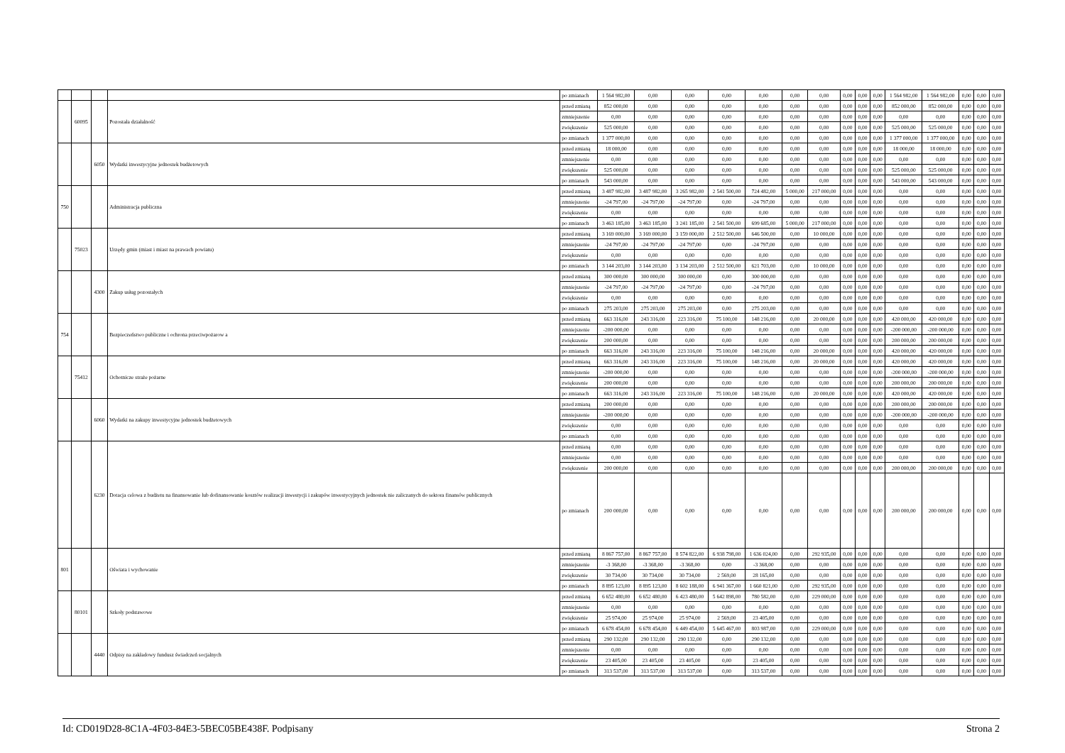| | | | | po zmianach | 1 564 982,00 | 0,00 | 0,00 | 0,00 | 0,00 | 0,00 | 0,00 | 0,00 | 0,00 | 0,00 | 1 564 982,00 | 1 564 982,00 | 0,00 | 0,00 | 0,00 |
| | 60095 | | Pozostała działalność | przed zmianą | 852 000,00 | 0,00 | 0,00 | 0,00 | 0,00 | 0,00 | 0,00 | 0,00 | 0,00 | 0,00 | 852 000,00 | 852 000,00 | 0,00 | 0,00 | 0,00 |
| | | | | zmniejszenie | 0,00 | 0,00 | 0,00 | 0,00 | 0,00 | 0,00 | 0,00 | 0,00 | 0,00 | 0,00 | 0,00 | 0,00 | 0,00 | 0,00 | 0,00 |
| | | | | zwiększenie | 525 000,00 | 0,00 | 0,00 | 0,00 | 0,00 | 0,00 | 0,00 | 0,00 | 0,00 | 0,00 | 525 000,00 | 525 000,00 | 0,00 | 0,00 | 0,00 |
| | | | | po zmianach | 1 377 000,00 | 0,00 | 0,00 | 0,00 | 0,00 | 0,00 | 0,00 | 0,00 | 0,00 | 0,00 | 1 377 000,00 | 1 377 000,00 | 0,00 | 0,00 | 0,00 |
| | | 6050 | Wydatki inwestycyjne jednostek budżetowych | przed zmianą | 18 000,00 | 0,00 | 0,00 | 0,00 | 0,00 | 0,00 | 0,00 | 0,00 | 0,00 | 0,00 | 18 000,00 | 18 000,00 | 0,00 | 0,00 | 0,00 |
| | | | | zmniejszenie | 0,00 | 0,00 | 0,00 | 0,00 | 0,00 | 0,00 | 0,00 | 0,00 | 0,00 | 0,00 | 0,00 | 0,00 | 0,00 | 0,00 | 0,00 |
| | | | | zwiększenie | 525 000,00 | 0,00 | 0,00 | 0,00 | 0,00 | 0,00 | 0,00 | 0,00 | 0,00 | 0,00 | 525 000,00 | 525 000,00 | 0,00 | 0,00 | 0,00 |
| | | | | po zmianach | 543 000,00 | 0,00 | 0,00 | 0,00 | 0,00 | 0,00 | 0,00 | 0,00 | 0,00 | 0,00 | 543 000,00 | 543 000,00 | 0,00 | 0,00 | 0,00 |
| 750 | | | Administracja publiczna | przed zmianą | 3 487 982,00 | 3 487 982,00 | 3 265 982,00 | 2 541 500,00 | 724 482,00 | 5 000,00 | 217 000,00 | 0,00 | 0,00 | 0,00 | 0,00 | 0,00 | 0,00 | 0,00 | 0,00 |
| | | | | zmniejszenie | -24 797,00 | -24 797,00 | -24 797,00 | 0,00 | -24 797,00 | 0,00 | 0,00 | 0,00 | 0,00 | 0,00 | 0,00 | 0,00 | 0,00 | 0,00 | 0,00 |
| | | | | zwiększenie | 0,00 | 0,00 | 0,00 | 0,00 | 0,00 | 0,00 | 0,00 | 0,00 | 0,00 | 0,00 | 0,00 | 0,00 | 0,00 | 0,00 | 0,00 |
| | | | | po zmianach | 3 463 185,00 | 3 463 185,00 | 3 241 185,00 | 2 541 500,00 | 699 685,00 | 5 000,00 | 217 000,00 | 0,00 | 0,00 | 0,00 | 0,00 | 0,00 | 0,00 | 0,00 | 0,00 |
| | 75023 | | Urzędy gmin (miast i miast na prawach powiatu) | przed zmianą | 3 169 000,00 | 3 169 000,00 | 3 159 000,00 | 2 512 500,00 | 646 500,00 | 0,00 | 10 000,00 | 0,00 | 0,00 | 0,00 | 0,00 | 0,00 | 0,00 | 0,00 | 0,00 |
| | | | | zmniejszenie | -24 797,00 | -24 797,00 | -24 797,00 | 0,00 | -24 797,00 | 0,00 | 0,00 | 0,00 | 0,00 | 0,00 | 0,00 | 0,00 | 0,00 | 0,00 | 0,00 |
| | | | | zwiększenie | 0,00 | 0,00 | 0,00 | 0,00 | 0,00 | 0,00 | 0,00 | 0,00 | 0,00 | 0,00 | 0,00 | 0,00 | 0,00 | 0,00 | 0,00 |
| | | | | po zmianach | 3 144 203,00 | 3 144 203,00 | 3 134 203,00 | 2 512 500,00 | 621 703,00 | 0,00 | 10 000,00 | 0,00 | 0,00 | 0,00 | 0,00 | 0,00 | 0,00 | 0,00 | 0,00 |
| | | 4300 | Zakup usług pozostałych | przed zmianą | 300 000,00 | 300 000,00 | 300 000,00 | 0,00 | 300 000,00 | 0,00 | 0,00 | 0,00 | 0,00 | 0,00 | 0,00 | 0,00 | 0,00 | 0,00 | 0,00 |
| | | | | zmniejszenie | -24 797,00 | -24 797,00 | -24 797,00 | 0,00 | -24 797,00 | 0,00 | 0,00 | 0,00 | 0,00 | 0,00 | 0,00 | 0,00 | 0,00 | 0,00 | 0,00 |
| | | | | zwiększenie | 0,00 | 0,00 | 0,00 | 0,00 | 0,00 | 0,00 | 0,00 | 0,00 | 0,00 | 0,00 | 0,00 | 0,00 | 0,00 | 0,00 | 0,00 |
| | | | | po zmianach | 275 203,00 | 275 203,00 | 275 203,00 | 0,00 | 275 203,00 | 0,00 | 0,00 | 0,00 | 0,00 | 0,00 | 0,00 | 0,00 | 0,00 | 0,00 | 0,00 |
| 754 | | | Bezpieczeństwo publiczne i ochrona przeciwpożarow a | przed zmianą | 663 316,00 | 243 316,00 | 223 316,00 | 75 100,00 | 148 216,00 | 0,00 | 20 000,00 | 0,00 | 0,00 | 0,00 | 420 000,00 | 420 000,00 | 0,00 | 0,00 | 0,00 |
| | | | | zmniejszenie | -200 000,00 | 0,00 | 0,00 | 0,00 | 0,00 | 0,00 | 0,00 | 0,00 | 0,00 | 0,00 | -200 000,00 | -200 000,00 | 0,00 | 0,00 | 0,00 |
| | | | | zwiększenie | 200 000,00 | 0,00 | 0,00 | 0,00 | 0,00 | 0,00 | 0,00 | 0,00 | 0,00 | 0,00 | 200 000,00 | 200 000,00 | 0,00 | 0,00 | 0,00 |
| | | | | po zmianach | 663 316,00 | 243 316,00 | 223 316,00 | 75 100,00 | 148 216,00 | 0,00 | 20 000,00 | 0,00 | 0,00 | 0,00 | 420 000,00 | 420 000,00 | 0,00 | 0,00 | 0,00 |
| | 75412 | | Ochotnicze straże pożarne | przed zmianą | 663 316,00 | 243 316,00 | 223 316,00 | 75 100,00 | 148 216,00 | 0,00 | 20 000,00 | 0,00 | 0,00 | 0,00 | 420 000,00 | 420 000,00 | 0,00 | 0,00 | 0,00 |
| | | | | zmniejszenie | -200 000,00 | 0,00 | 0,00 | 0,00 | 0,00 | 0,00 | 0,00 | 0,00 | 0,00 | 0,00 | -200 000,00 | -200 000,00 | 0,00 | 0,00 | 0,00 |
| | | | | zwiększenie | 200 000,00 | 0,00 | 0,00 | 0,00 | 0,00 | 0,00 | 0,00 | 0,00 | 0,00 | 0,00 | 200 000,00 | 200 000,00 | 0,00 | 0,00 | 0,00 |
| | | | | po zmianach | 663 316,00 | 243 316,00 | 223 316,00 | 75 100,00 | 148 216,00 | 0,00 | 20 000,00 | 0,00 | 0,00 | 0,00 | 420 000,00 | 420 000,00 | 0,00 | 0,00 | 0,00 |
| | | 6060 | Wydatki na zakupy inwestycyjne jednostek budżetowych | przed zmianą | 200 000,00 | 0,00 | 0,00 | 0,00 | 0,00 | 0,00 | 0,00 | 0,00 | 0,00 | 0,00 | 200 000,00 | 200 000,00 | 0,00 | 0,00 | 0,00 |
| | | | | zmniejszenie | -200 000,00 | 0,00 | 0,00 | 0,00 | 0,00 | 0,00 | 0,00 | 0,00 | 0,00 | 0,00 | -200 000,00 | -200 000,00 | 0,00 | 0,00 | 0,00 |
| | | | | zwiększenie | 0,00 | 0,00 | 0,00 | 0,00 | 0,00 | 0,00 | 0,00 | 0,00 | 0,00 | 0,00 | 0,00 | 0,00 | 0,00 | 0,00 | 0,00 |
| | | | | po zmianach | 0,00 | 0,00 | 0,00 | 0,00 | 0,00 | 0,00 | 0,00 | 0,00 | 0,00 | 0,00 | 0,00 | 0,00 | 0,00 | 0,00 | 0,00 |
| | | 6230 | Dotacja celowa z budżetu na finansowanie lub dofinansowanie kosztów realizacji inwestycji i zakupów inwestycyjnych jednostek nie zaliczanych do sektora finansów publicznych | przed zmianą | 0,00 | 0,00 | 0,00 | 0,00 | 0,00 | 0,00 | 0,00 | 0,00 | 0,00 | 0,00 | 0,00 | 0,00 | 0,00 | 0,00 | 0,00 |
| | | | | zmniejszenie | 0,00 | 0,00 | 0,00 | 0,00 | 0,00 | 0,00 | 0,00 | 0,00 | 0,00 | 0,00 | 0,00 | 0,00 | 0,00 | 0,00 | 0,00 |
| | | | | zwiększenie | 200 000,00 | 0,00 | 0,00 | 0,00 | 0,00 | 0,00 | 0,00 | 0,00 | 0,00 | 0,00 | 200 000,00 | 200 000,00 | 0,00 | 0,00 | 0,00 |
| | | | | po zmianach | 200 000,00 | 0,00 | 0,00 | 0,00 | 0,00 | 0,00 | 0,00 | 0,00 | 0,00 | 0,00 | 200 000,00 | 200 000,00 | 0,00 | 0,00 | 0,00 |
| 801 | | | Oświata i wychowanie | przed zmianą | 8 867 757,00 | 8 867 757,00 | 8 574 822,00 | 6 938 798,00 | 1 636 024,00 | 0,00 | 292 935,00 | 0,00 | 0,00 | 0,00 | 0,00 | 0,00 | 0,00 | 0,00 | 0,00 |
| | | | | zmniejszenie | -3 368,00 | -3 368,00 | -3 368,00 | 0,00 | -3 368,00 | 0,00 | 0,00 | 0,00 | 0,00 | 0,00 | 0,00 | 0,00 | 0,00 | 0,00 | 0,00 |
| | | | | zwiększenie | 30 734,00 | 30 734,00 | 30 734,00 | 2 569,00 | 28 165,00 | 0,00 | 0,00 | 0,00 | 0,00 | 0,00 | 0,00 | 0,00 | 0,00 | 0,00 | 0,00 |
| | | | | po zmianach | 8 895 123,00 | 8 895 123,00 | 8 602 188,00 | 6 941 367,00 | 1 660 821,00 | 0,00 | 292 935,00 | 0,00 | 0,00 | 0,00 | 0,00 | 0,00 | 0,00 | 0,00 | 0,00 |
| | 80101 | | Szkoły podstawowe | przed zmianą | 6 652 480,00 | 6 652 480,00 | 6 423 480,00 | 5 642 898,00 | 780 582,00 | 0,00 | 229 000,00 | 0,00 | 0,00 | 0,00 | 0,00 | 0,00 | 0,00 | 0,00 | 0,00 |
| | | | | zmniejszenie | 0,00 | 0,00 | 0,00 | 0,00 | 0,00 | 0,00 | 0,00 | 0,00 | 0,00 | 0,00 | 0,00 | 0,00 | 0,00 | 0,00 | 0,00 |
| | | | | zwiększenie | 25 974,00 | 25 974,00 | 25 974,00 | 2 569,00 | 23 405,00 | 0,00 | 0,00 | 0,00 | 0,00 | 0,00 | 0,00 | 0,00 | 0,00 | 0,00 | 0,00 |
| | | | | po zmianach | 6 678 454,00 | 6 678 454,00 | 6 449 454,00 | 5 645 467,00 | 803 987,00 | 0,00 | 229 000,00 | 0,00 | 0,00 | 0,00 | 0,00 | 0,00 | 0,00 | 0,00 | 0,00 |
| | | 4440 | Odpisy na zakładowy fundusz świadczeń socjalnych | przed zmianą | 290 132,00 | 290 132,00 | 290 132,00 | 0,00 | 290 132,00 | 0,00 | 0,00 | 0,00 | 0,00 | 0,00 | 0,00 | 0,00 | 0,00 | 0,00 | 0,00 |
| | | | | zmniejszenie | 0,00 | 0,00 | 0,00 | 0,00 | 0,00 | 0,00 | 0,00 | 0,00 | 0,00 | 0,00 | 0,00 | 0,00 | 0,00 | 0,00 | 0,00 |
| | | | | zwiększenie | 23 405,00 | 23 405,00 | 23 405,00 | 0,00 | 23 405,00 | 0,00 | 0,00 | 0,00 | 0,00 | 0,00 | 0,00 | 0,00 | 0,00 | 0,00 | 0,00 |
| | | | | po zmianach | 313 537,00 | 313 537,00 | 313 537,00 | 0,00 | 313 537,00 | 0,00 | 0,00 | 0,00 | 0,00 | 0,00 | 0,00 | 0,00 | 0,00 | 0,00 | 0,00 |
Id: CD019D28-8C1A-4F03-84E3-5BEC05BE438F. Podpisany Strona 2